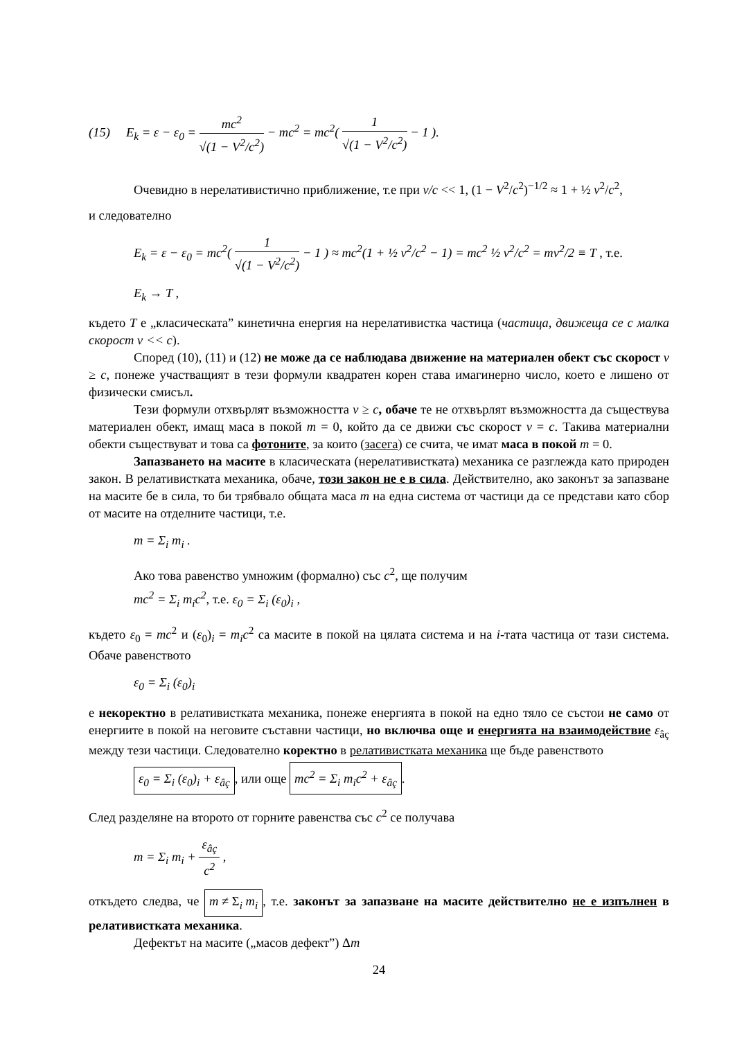(15) E<sub>k</sub> = ε − ε<sub>0</sub> = mc<sup>2</sup> √(1 − V<sup>2</sup>/c<sup>2</sup>) − mc<sup>2</sup> = mc<sup>2</sup>( 1 √(1 − V<sup>2</sup>/c<sup>2</sup>) − 1 ).
Очевидно в нерелативистично приближение, т.е при v/c << 1, (1 − V<sup>2</sup>/c<sup>2</sup>)<sup>−1/2</sup> ≈ 1 + ½ v<sup>2</sup>/c<sup>2</sup>,
и следователно
E<sub>k</sub> = ε − ε<sub>0</sub> = mc<sup>2</sup>( 1 √(1 − V<sup>2</sup>/c<sup>2</sup>) − 1 ) ≈ mc<sup>2</sup>(1 + ½ v<sup>2</sup>/c<sup>2</sup> − 1) = mc<sup>2</sup> ½ v<sup>2</sup>/c<sup>2</sup> = mv<sup>2</sup>/2 ≡ T , т.е.
E<sub>k</sub> → T ,
където T е „класическата” кинетична енергия на нерелативистка частица (частица, движеща се с малка скорост v << c).
Според (10), (11) и (12) не може да се наблюдава движение на материален обект със скорост v ≥ c, понеже участващият в тези формули квадратен корен става имагинерно число, което е лишено от физически смисъл.
Тези формули отхвърлят възможността v ≥ c, обаче те не отхвърлят възможността да съществува материален обект, имащ маса в покой m = 0, който да се движи със скорост v = c. Такива материални обекти съществуват и това са фотоните, за които (засега) се счита, че имат маса в покой m = 0.
Запазването на масите в класическата (нерелативистката) механика се разглежда като природен закон. В релативистката механика, обаче, този закон не е в сила. Действително, ако законът за запазване на масите бе в сила, то би трябвало общата маса m на една система от частици да се представи като сбор от масите на отделните частици, т.е.
m = Σ<sub>i</sub> m<sub>i</sub> .
Ако това равенство умножим (формално) със c<sup>2</sup>, ще получим
mc<sup>2</sup> = Σ<sub>i</sub> m<sub>i</sub>c<sup>2</sup>, т.е. ε<sub>0</sub> = Σ<sub>i</sub> (ε<sub>0</sub>)<sub>i</sub> ,
където ε<sub>0</sub> = mc<sup>2</sup> и (ε<sub>0</sub>)<sub>i</sub> = m<sub>i</sub>c<sup>2</sup> са масите в покой на цялата система и на i-тата частица от тази система. Обаче равенството
ε<sub>0</sub> = Σ<sub>i</sub> (ε<sub>0</sub>)<sub>i</sub>
е некоректно в релативистката механика, понеже енергията в покой на едно тяло се състои не само от енергиите в покой на неговите съставни частици, но включва още и енергията на взаимодействие ε<sub>âç</sub> между тези частици. Следователно коректно в релативистката механика ще бъде равенството
ε<sub>0</sub> = Σ<sub>i</sub> (ε<sub>0</sub>)<sub>i</sub> + ε<sub>âç</sub>, или още mc<sup>2</sup> = Σ<sub>i</sub> m<sub>i</sub>c<sup>2</sup> + ε<sub>âç</sub>.
След разделяне на второто от горните равенства със c<sup>2</sup> се получава
m = Σ<sub>i</sub> m<sub>i</sub> + ε<sub>âç</sub> c<sup>2</sup> ,
откъдето следва, че m ≠ Σ<sub>i</sub> m<sub>i</sub>, т.е. законът за запазване на масите действително не е изпълнен в релативистката механика.
Дефектът на масите („масов дефект”) Δm
24